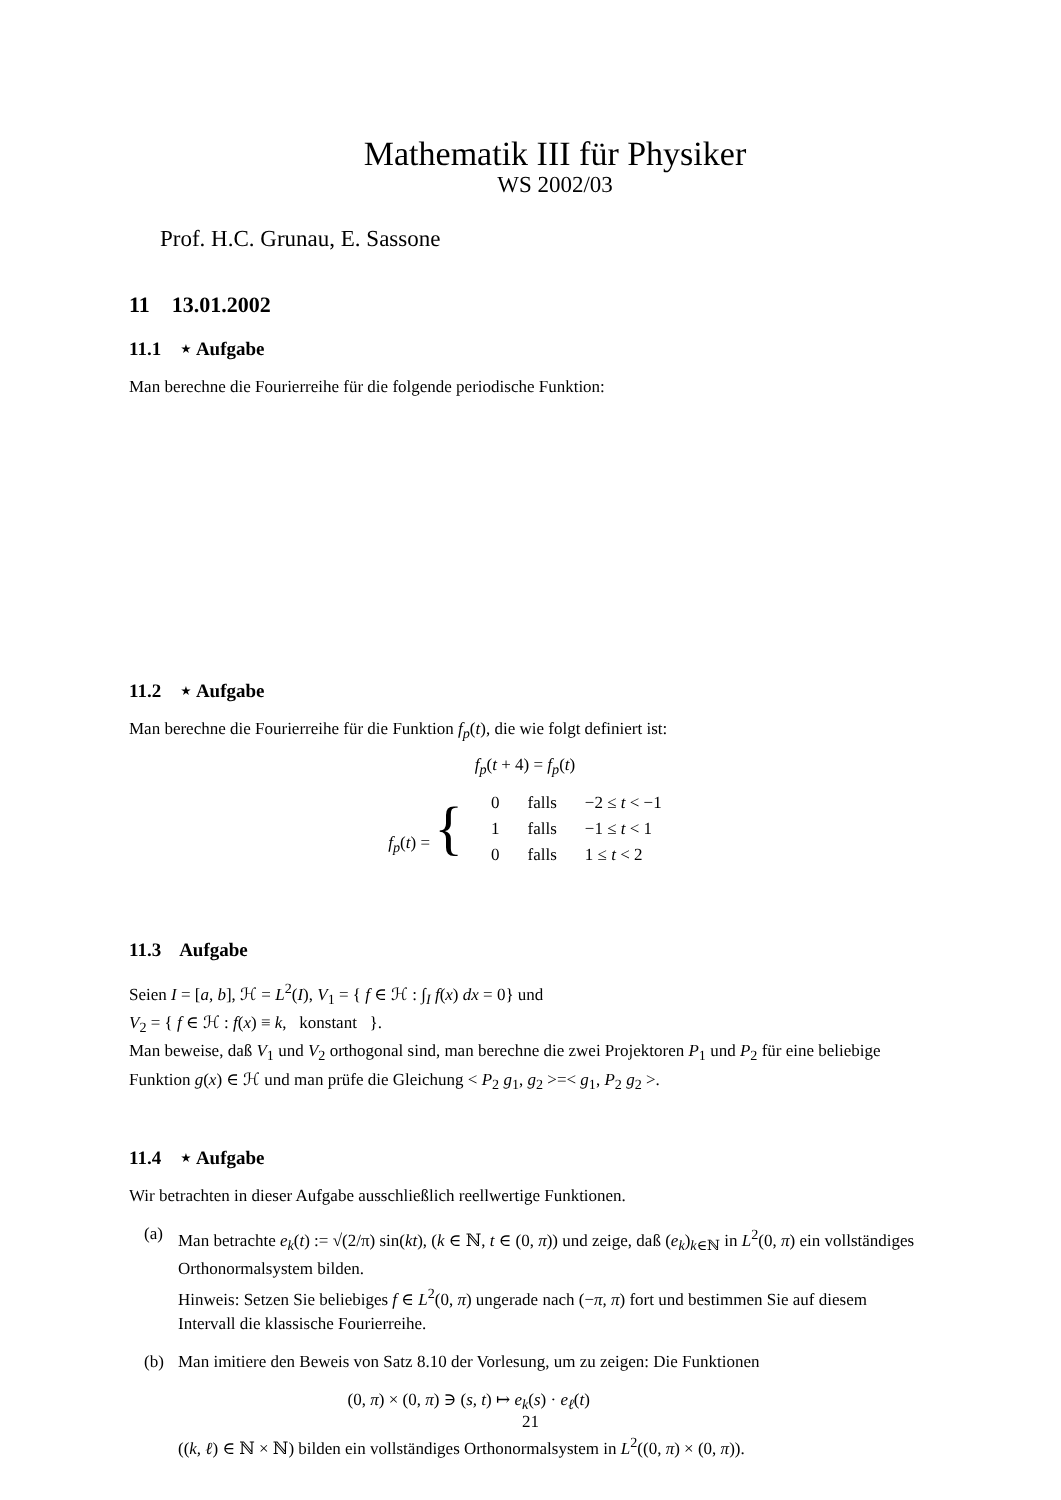Mathematik III für Physiker
WS 2002/03
Prof. H.C. Grunau, E. Sassone
11 13.01.2002
11.1 ⋆ Aufgabe
Man berechne die Fourierreihe für die folgende periodische Funktion:
11.2 ⋆ Aufgabe
Man berechne die Fourierreihe für die Funktion f<sub>p</sub>(t), die wie folgt definiert ist:
f<sub>p</sub>(t + 4) = f<sub>p</sub>(t)
| f<sub>p</sub> ( t ) = { | 0 | falls | −2 ≤ t < −1 |
| | 1 | falls | −1 ≤ t < 1 |
| | 0 | falls | 1 ≤ t < 2 |
11.3 Aufgabe
Seien I = [a, b], ℋ = L<sup>2</sup>(I), V<sub>1</sub> = { f ∈ ℋ : ∫<sub>I</sub> f(x) dx = 0} und
V<sub>2</sub> = { f ∈ ℋ : f(x) ≡ k, konstant }.
Man beweise, daß V<sub>1</sub> und V<sub>2</sub> orthogonal sind, man berechne die zwei Projektoren P<sub>1</sub> und P<sub>2</sub> für eine beliebige Funktion g(x) ∈ ℋ und man prüfe die Gleichung < P<sub>2</sub> g<sub>1</sub>, g<sub>2</sub> >=< g<sub>1</sub>, P<sub>2</sub> g<sub>2</sub> >.
11.4 ⋆ Aufgabe
Wir betrachten in dieser Aufgabe ausschließlich reellwertige Funktionen.
(a) Man betrachte e<sub>k</sub>(t) := √(2/π) sin(kt), (k ∈ ℕ, t ∈ (0, π)) und zeige, daß (e<sub>k</sub>)<sub>k∈ℕ</sub> in L<sup>2</sup>(0, π) ein vollständiges Orthonormalsystem bilden.
Hinweis: Setzen Sie beliebiges f ∈ L<sup>2</sup>(0, π) ungerade nach (−π, π) fort und bestimmen Sie auf diesem Intervall die klassische Fourierreihe.
(b) Man imitiere den Beweis von Satz 8.10 der Vorlesung, um zu zeigen: Die Funktionen
(0, π) × (0, π) ∋ (s, t) ↦ e<sub>k</sub>(s) · e<sub>ℓ</sub>(t)
((k, ℓ) ∈ ℕ × ℕ) bilden ein vollständiges Orthonormalsystem in L<sup>2</sup>((0, π) × (0, π)).
21